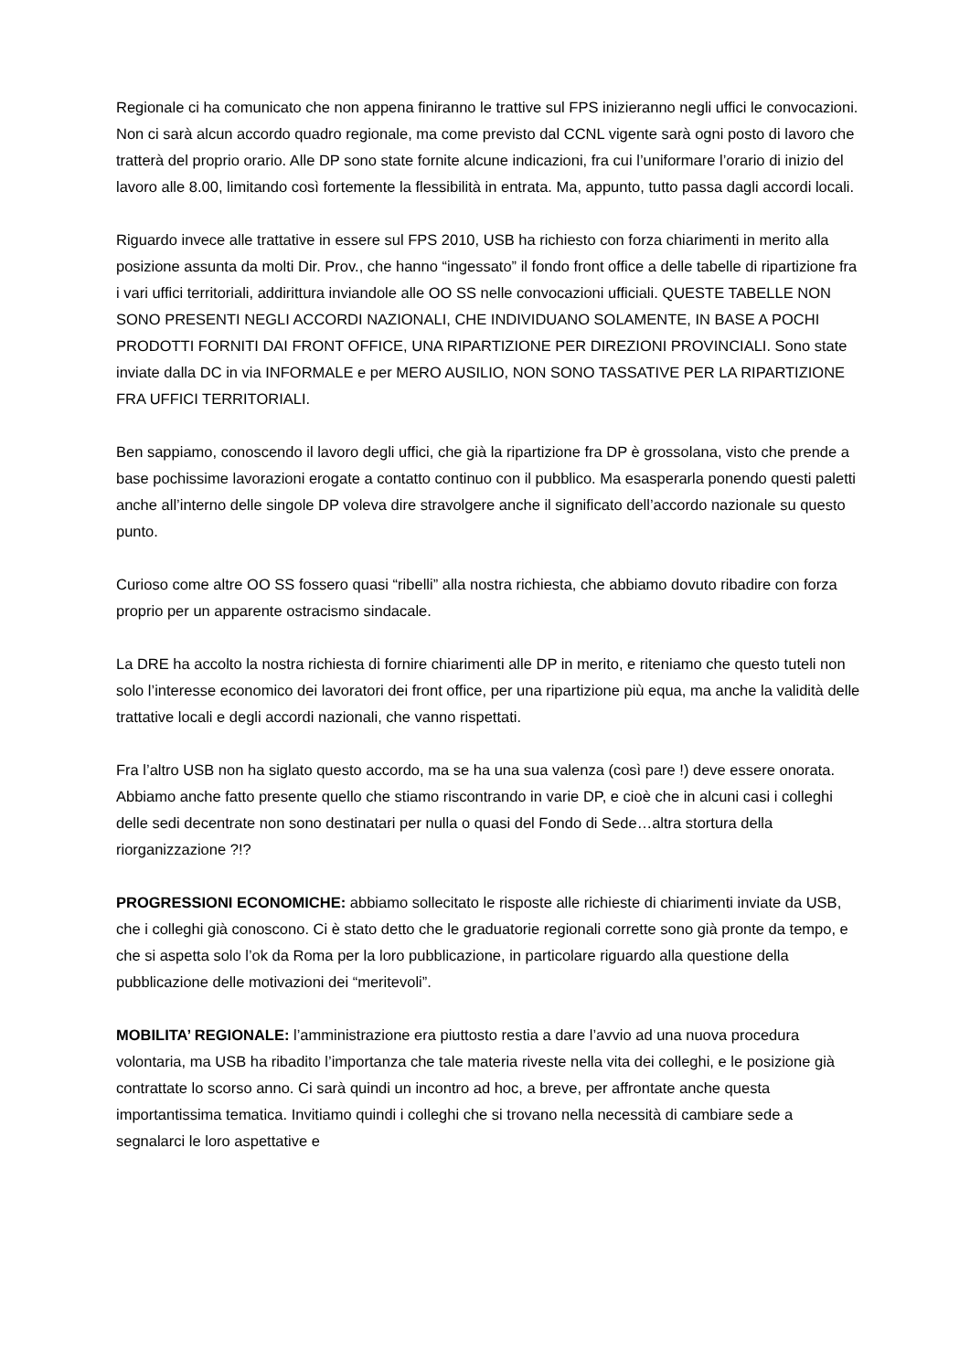Regionale ci ha comunicato che non appena finiranno le trattive sul FPS inizieranno negli uffici le convocazioni. Non ci sarà alcun accordo quadro regionale, ma come previsto dal CCNL vigente sarà ogni posto di lavoro che tratterà del proprio orario. Alle DP sono state fornite alcune indicazioni, fra cui l’uniformare l’orario di inizio del lavoro alle 8.00, limitando così fortemente la flessibilità in entrata. Ma, appunto, tutto passa dagli accordi locali.
Riguardo invece alle trattative in essere sul FPS 2010, USB ha richiesto con forza chiarimenti in merito alla posizione assunta da molti Dir. Prov., che hanno “ingessato” il fondo front office a delle tabelle di ripartizione fra i vari uffici territoriali, addirittura inviandole alle OO SS nelle convocazioni ufficiali. QUESTE TABELLE NON SONO PRESENTI NEGLI ACCORDI NAZIONALI, CHE INDIVIDUANO SOLAMENTE, IN BASE A POCHI PRODOTTI FORNITI DAI FRONT OFFICE, UNA RIPARTIZIONE PER DIREZIONI PROVINCIALI. Sono state inviate dalla DC in via INFORMALE e per MERO AUSILIO, NON SONO TASSATIVE PER LA RIPARTIZIONE FRA UFFICI TERRITORIALI.
Ben sappiamo, conoscendo il lavoro degli uffici, che già la ripartizione fra DP è grossolana, visto che prende a base pochissime lavorazioni erogate a contatto continuo con il pubblico. Ma esasperarla ponendo questi paletti anche all’interno delle singole DP voleva dire stravolgere anche il significato dell’accordo nazionale su questo punto.
Curioso come altre OO SS fossero quasi “ribelli” alla nostra richiesta, che abbiamo dovuto ribadire con forza proprio per un apparente ostracismo sindacale.
La DRE ha accolto la nostra richiesta di fornire chiarimenti alle DP in merito, e riteniamo che questo tuteli non solo l’interesse economico dei lavoratori dei front office, per una ripartizione più equa, ma anche la validità delle trattative locali e degli accordi nazionali, che vanno rispettati.
Fra l’altro USB non ha siglato questo accordo, ma se ha una sua valenza (così pare !) deve essere onorata. Abbiamo anche fatto presente quello che stiamo riscontrando in varie DP, e cioè che in alcuni casi i colleghi delle sedi decentrate non sono destinatari per nulla o quasi del Fondo di Sede…altra stortura della riorganizzazione ?!?
PROGRESSIONI ECONOMICHE: abbiamo sollecitato le risposte alle richieste di chiarimenti inviate da USB, che i colleghi già conoscono. Ci è stato detto che le graduatorie regionali corrette sono già pronte da tempo, e che si aspetta solo l’ok da Roma per la loro pubblicazione, in particolare riguardo alla questione della pubblicazione delle motivazioni dei “meritevoli”.
MOBILITA’ REGIONALE: l’amministrazione era piuttosto restia a dare l’avvio ad una nuova procedura volontaria, ma USB ha ribadito l’importanza che tale materia riveste nella vita dei colleghi, e le posizione già contrattate lo scorso anno. Ci sarà quindi un incontro ad hoc, a breve, per affrontate anche questa importantissima tematica. Invitiamo quindi i colleghi che si trovano nella necessità di cambiare sede a segnalarci le loro aspettative e